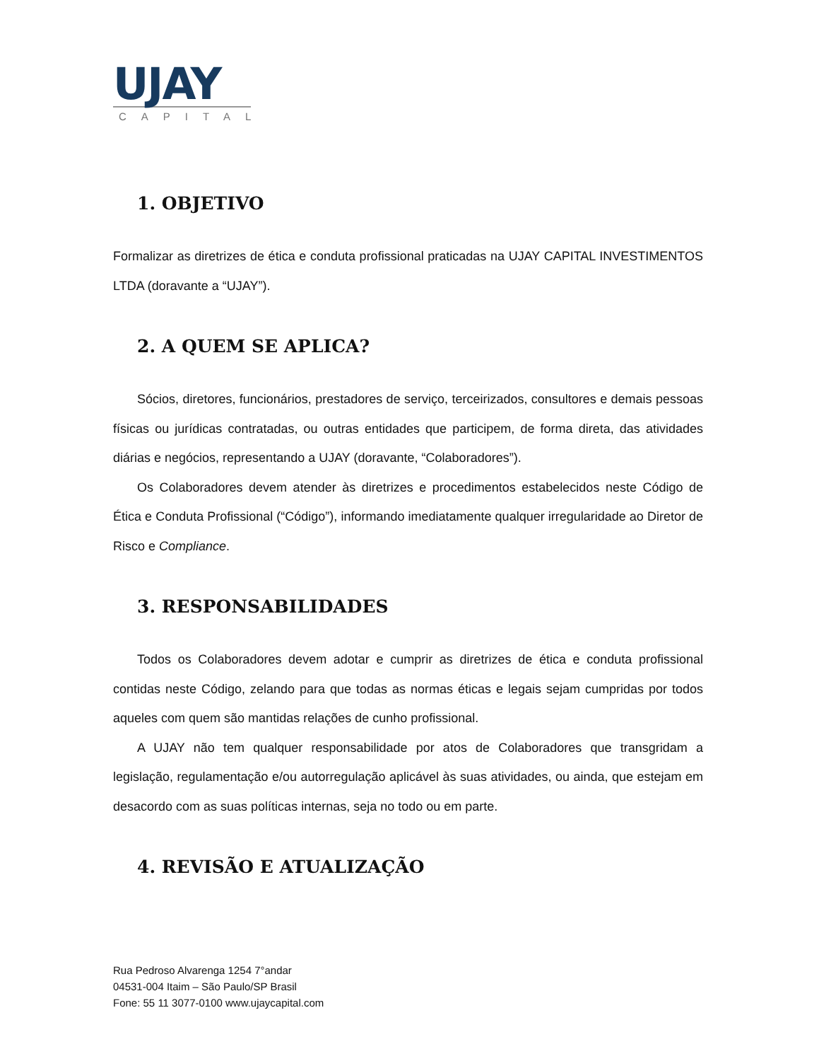UJAY
CAPITAL
1. OBJETIVO
Formalizar as diretrizes de ética e conduta profissional praticadas na UJAY CAPITAL INVESTIMENTOS LTDA (doravante a “UJAY”).
2. A QUEM SE APLICA?
Sócios, diretores, funcionários, prestadores de serviço, terceirizados, consultores e demais pessoas físicas ou jurídicas contratadas, ou outras entidades que participem, de forma direta, das atividades diárias e negócios, representando a UJAY (doravante, “Colaboradores”).
Os Colaboradores devem atender às diretrizes e procedimentos estabelecidos neste Código de Ética e Conduta Profissional (“Código”), informando imediatamente qualquer irregularidade ao Diretor de Risco e Compliance.
3. RESPONSABILIDADES
Todos os Colaboradores devem adotar e cumprir as diretrizes de ética e conduta profissional contidas neste Código, zelando para que todas as normas éticas e legais sejam cumpridas por todos aqueles com quem são mantidas relações de cunho profissional.
A UJAY não tem qualquer responsabilidade por atos de Colaboradores que transgridam a legislação, regulamentação e/ou autorregulação aplicável às suas atividades, ou ainda, que estejam em desacordo com as suas políticas internas, seja no todo ou em parte.
4. REVISÃO E ATUALIZAÇÃO
Rua Pedroso Alvarenga 1254 7°andar
04531-004 Itaim – São Paulo/SP Brasil
Fone: 55 11 3077-0100 www.ujaycapital.com